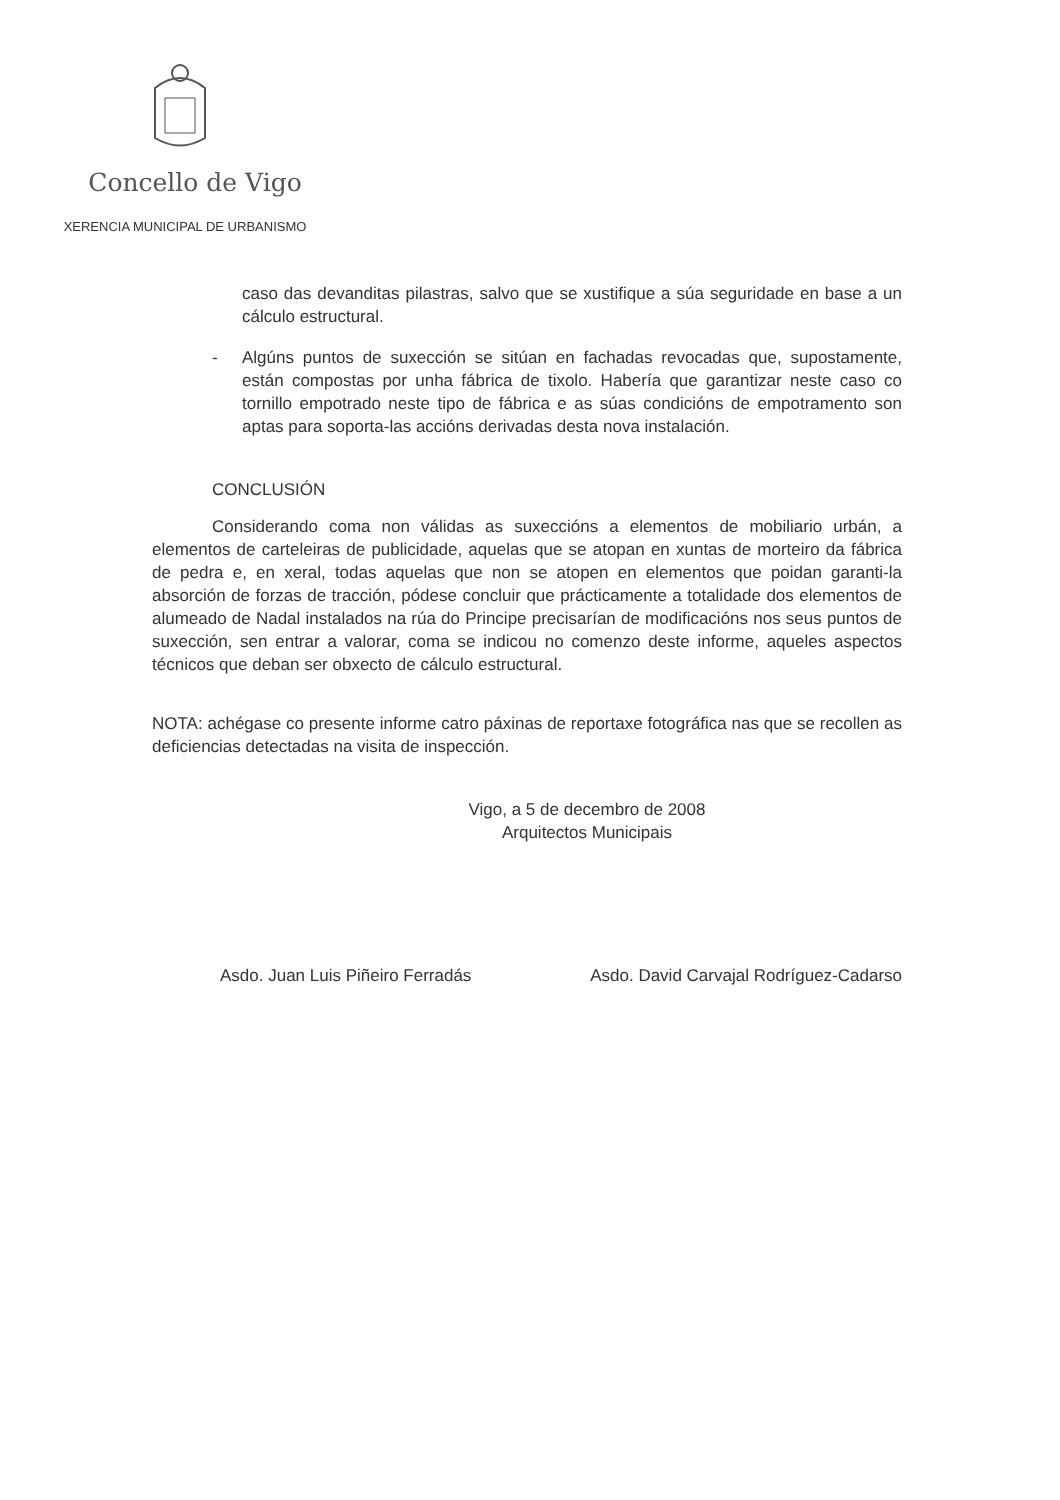Concello de Vigo
XERENCIA MUNICIPAL DE URBANISMO
caso das devanditas pilastras, salvo que se xustifique a súa seguridade en base a un cálculo estructural.
- Algúns puntos de suxección se sitúan en fachadas revocadas que, supostamente, están compostas por unha fábrica de tixolo. Habería que garantizar neste caso co tornillo empotrado neste tipo de fábrica e as súas condicións de empotramento son aptas para soporta-las accións derivadas desta nova instalación.
CONCLUSIÓN
Considerando coma non válidas as suxeccións a elementos de mobiliario urbán, a elementos de carteleiras de publicidade, aquelas que se atopan en xuntas de morteiro da fábrica de pedra e, en xeral, todas aquelas que non se atopen en elementos que poidan garanti-la absorción de forzas de tracción, pódese concluir que prácticamente a totalidade dos elementos de alumeado de Nadal instalados na rúa do Principe precisarían de modificacións nos seus puntos de suxección, sen entrar a valorar, coma se indicou no comenzo deste informe, aqueles aspectos técnicos que deban ser obxecto de cálculo estructural.
NOTA: achégase co presente informe catro páxinas de reportaxe fotográfica nas que se recollen as deficiencias detectadas na visita de inspección.
Vigo, a 5 de decembro de 2008
Arquitectos Municipais
Asdo. Juan Luis Piñeiro Ferradás Asdo. David Carvajal Rodríguez-Cadarso